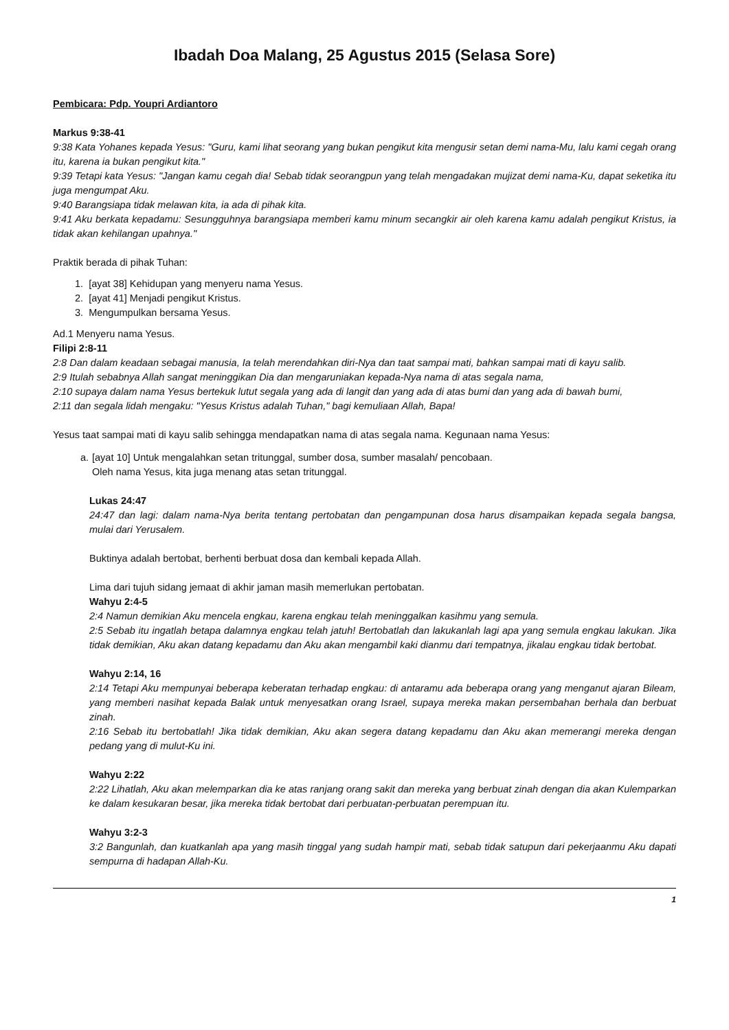Ibadah Doa Malang, 25 Agustus 2015 (Selasa Sore)
Pembicara: Pdp. Youpri Ardiantoro
Markus 9:38-41
9:38 Kata Yohanes kepada Yesus: "Guru, kami lihat seorang yang bukan pengikut kita mengusir setan demi nama-Mu, lalu kami cegah orang itu, karena ia bukan pengikut kita."
9:39 Tetapi kata Yesus: "Jangan kamu cegah dia! Sebab tidak seorangpun yang telah mengadakan mujizat demi nama-Ku, dapat seketika itu juga mengumpat Aku.
9:40 Barangsiapa tidak melawan kita, ia ada di pihak kita.
9:41 Aku berkata kepadamu: Sesungguhnya barangsiapa memberi kamu minum secangkir air oleh karena kamu adalah pengikut Kristus, ia tidak akan kehilangan upahnya."
Praktik berada di pihak Tuhan:
1. [ayat 38] Kehidupan yang menyeru nama Yesus.
2. [ayat 41] Menjadi pengikut Kristus.
3. Mengumpulkan bersama Yesus.
Ad.1 Menyeru nama Yesus.
Filipi 2:8-11
2:8 Dan dalam keadaan sebagai manusia, Ia telah merendahkan diri-Nya dan taat sampai mati, bahkan sampai mati di kayu salib.
2:9 Itulah sebabnya Allah sangat meninggikan Dia dan mengaruniakan kepada-Nya nama di atas segala nama,
2:10 supaya dalam nama Yesus bertekuk lutut segala yang ada di langit dan yang ada di atas bumi dan yang ada di bawah bumi,
2:11 dan segala lidah mengaku: "Yesus Kristus adalah Tuhan," bagi kemuliaan Allah, Bapa!
Yesus taat sampai mati di kayu salib sehingga mendapatkan nama di atas segala nama. Kegunaan nama Yesus:
a.
[ayat 10] Untuk mengalahkan setan tritunggal, sumber dosa, sumber masalah/ pencobaan.
Oleh nama Yesus, kita juga menang atas setan tritunggal.
Lukas 24:47
24:47 dan lagi: dalam nama-Nya berita tentang pertobatan dan pengampunan dosa harus disampaikan kepada segala bangsa, mulai dari Yerusalem.
Buktinya adalah bertobat, berhenti berbuat dosa dan kembali kepada Allah.
Lima dari tujuh sidang jemaat di akhir jaman masih memerlukan pertobatan.
Wahyu 2:4-5
2:4 Namun demikian Aku mencela engkau, karena engkau telah meninggalkan kasihmu yang semula.
2:5 Sebab itu ingatlah betapa dalamnya engkau telah jatuh! Bertobatlah dan lakukanlah lagi apa yang semula engkau lakukan. Jika tidak demikian, Aku akan datang kepadamu dan Aku akan mengambil kaki dianmu dari tempatnya, jikalau engkau tidak bertobat.
Wahyu 2:14, 16
2:14 Tetapi Aku mempunyai beberapa keberatan terhadap engkau: di antaramu ada beberapa orang yang menganut ajaran Bileam, yang memberi nasihat kepada Balak untuk menyesatkan orang Israel, supaya mereka makan persembahan berhala dan berbuat zinah.
2:16 Sebab itu bertobatlah! Jika tidak demikian, Aku akan segera datang kepadamu dan Aku akan memerangi mereka dengan pedang yang di mulut-Ku ini.
Wahyu 2:22
2:22 Lihatlah, Aku akan melemparkan dia ke atas ranjang orang sakit dan mereka yang berbuat zinah dengan dia akan Kulemparkan ke dalam kesukaran besar, jika mereka tidak bertobat dari perbuatan-perbuatan perempuan itu.
Wahyu 3:2-3
3:2 Bangunlah, dan kuatkanlah apa yang masih tinggal yang sudah hampir mati, sebab tidak satupun dari pekerjaanmu Aku dapati sempurna di hadapan Allah-Ku.
1